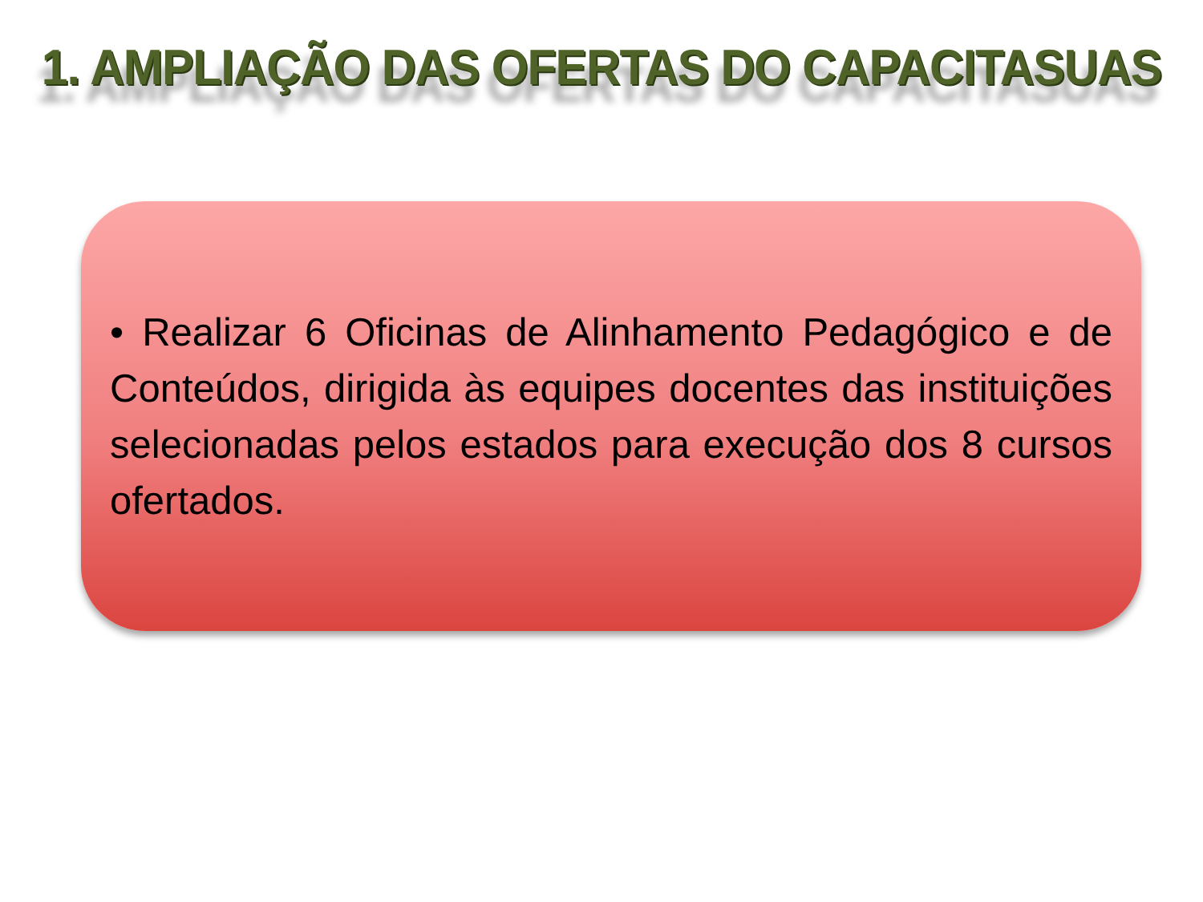1. AMPLIAÇÃO DAS OFERTAS DO CAPACITASUAS
• Realizar 6 Oficinas de Alinhamento Pedagógico e de Conteúdos, dirigida às equipes docentes das instituições selecionadas pelos estados para execução dos 8 cursos ofertados.